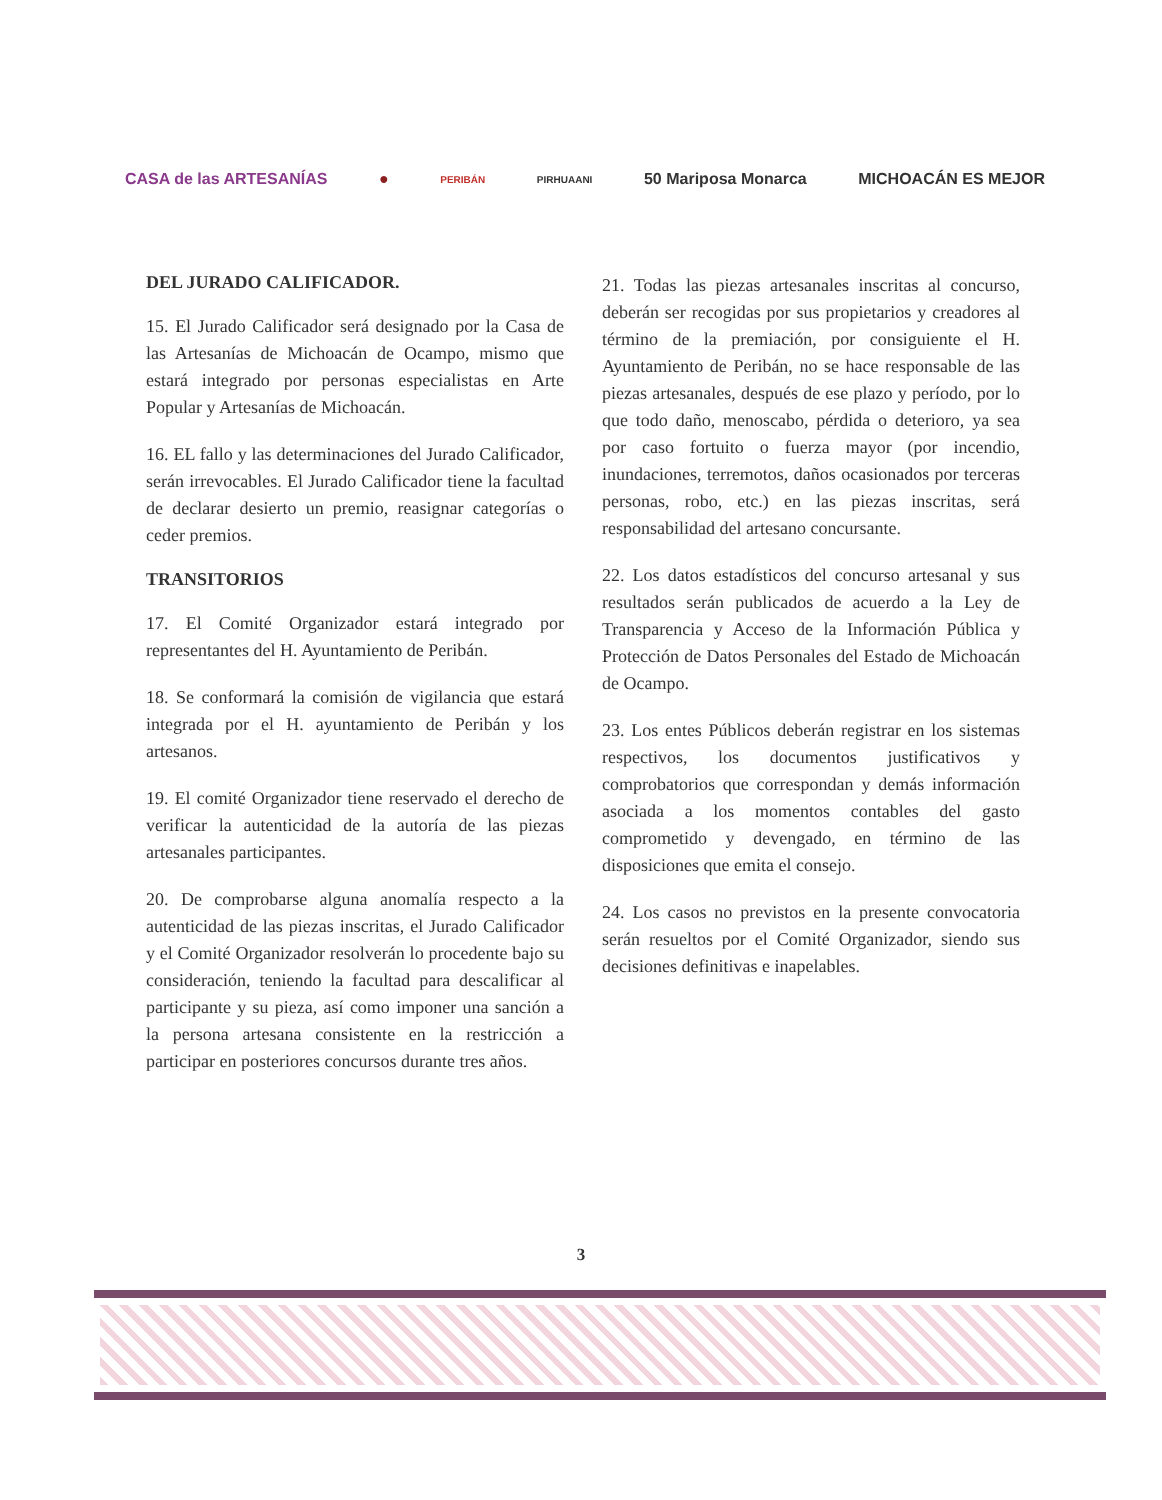CASA de las ARTESANÍAS ● PERIBÁN PIRHUAANI 50 Mariposa Monarca MICHOACÁN ES MEJOR
DEL JURADO CALIFICADOR.
15. El Jurado Calificador será designado por la Casa de las Artesanías de Michoacán de Ocampo, mismo que estará integrado por personas especialistas en Arte Popular y Artesanías de Michoacán.
16. EL fallo y las determinaciones del Jurado Calificador, serán irrevocables. El Jurado Calificador tiene la facultad de declarar desierto un premio, reasignar categorías o ceder premios.
TRANSITORIOS
17. El Comité Organizador estará integrado por representantes del H. Ayuntamiento de Peribán.
18. Se conformará la comisión de vigilancia que estará integrada por el H. ayuntamiento de Peribán y los artesanos.
19. El comité Organizador tiene reservado el derecho de verificar la autenticidad de la autoría de las piezas artesanales participantes.
20. De comprobarse alguna anomalía respecto a la autenticidad de las piezas inscritas, el Jurado Calificador y el Comité Organizador resolverán lo procedente bajo su consideración, teniendo la facultad para descalificar al participante y su pieza, así como imponer una sanción a la persona artesana consistente en la restricción a participar en posteriores concursos durante tres años.
21. Todas las piezas artesanales inscritas al concurso, deberán ser recogidas por sus propietarios y creadores al término de la premiación, por consiguiente el H. Ayuntamiento de Peribán, no se hace responsable de las piezas artesanales, después de ese plazo y período, por lo que todo daño, menoscabo, pérdida o deterioro, ya sea por caso fortuito o fuerza mayor (por incendio, inundaciones, terremotos, daños ocasionados por terceras personas, robo, etc.) en las piezas inscritas, será responsabilidad del artesano concursante.
22. Los datos estadísticos del concurso artesanal y sus resultados serán publicados de acuerdo a la Ley de Transparencia y Acceso de la Información Pública y Protección de Datos Personales del Estado de Michoacán de Ocampo.
23. Los entes Públicos deberán registrar en los sistemas respectivos, los documentos justificativos y comprobatorios que correspondan y demás información asociada a los momentos contables del gasto comprometido y devengado, en término de las disposiciones que emita el consejo.
24. Los casos no previstos en la presente convocatoria serán resueltos por el Comité Organizador, siendo sus decisiones definitivas e inapelables.
3